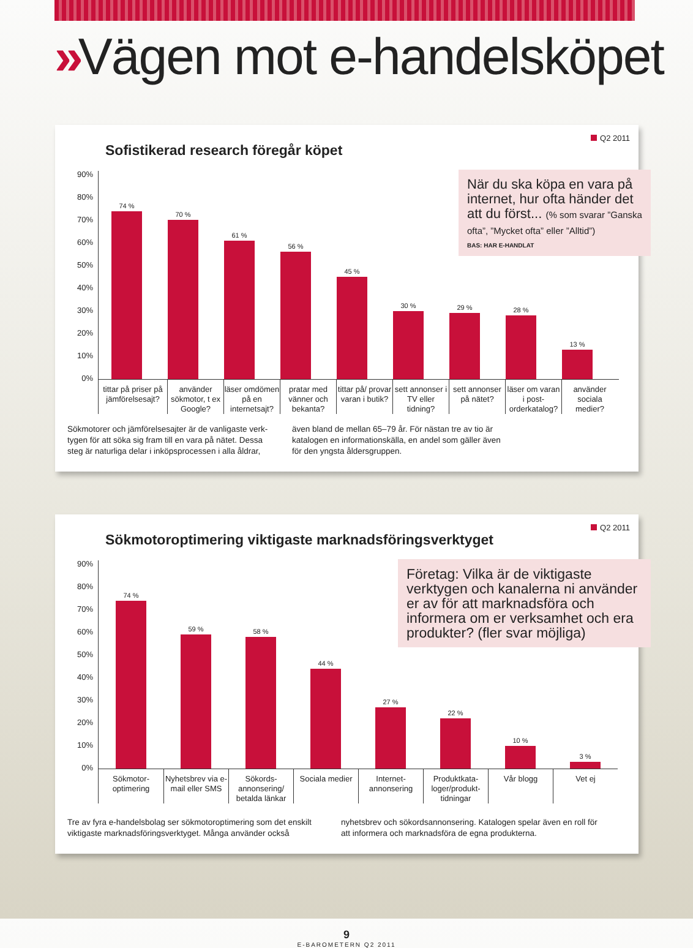»Vägen mot e-handelsköpet
Sofistikerad research föregår köpet
Q2 2011
När du ska köpa en vara på internet, hur ofta händer det att du först... (% som svarar ”Ganska ofta”, ”Mycket ofta” eller ”Alltid”)
BAS: HAR E-HANDLAT
90%
80%
70%
60%
50%
40%
30%
20%
10%
0%
74 %
70 %
61 %
56 %
45 %
30 %
29 %
28 %
13 %
tittar på priser på jäm­förelsesajt?
använder sökmotor, t ex Google?
läser om­dömen på en internetsajt?
pratar med vänner och bekanta?
tittar på/ provar varan i butik?
sett annonser i TV eller tidning?
sett annonser på nätet?
läser om varan i post­orderkatalog?
använder sociala medier?
Sökmotorer och jämförelsesajter är de vanligaste verk­tygen för att söka sig fram till en vara på nätet. Dessa steg är naturliga delar i inköpsprocessen i alla åldrar,
även bland de mellan 65–79 år. För nästan tre av tio är katalogen en informationskälla, en andel som gäller även för den yngsta åldersgruppen.
Sökmotoroptimering viktigaste marknadsföringsverktyget
Q2 2011
Företag: Vilka är de viktigaste verktygen och kanalerna ni använder er av för att marknadsföra och informera om er verksamhet och era produkter? (fler svar möjliga)
90%
80%
70%
60%
50%
40%
30%
20%
10%
0%
74 %
59 %
58 %
44 %
27 %
22 %
10 %
3 %
Sökmotor­optimering
Nyhetsbrev via e-mail eller SMS
Sökords­annonsering/ betalda länkar
Sociala medier
Internet­annonsering
Produktkata­loger/produkt­tidningar
Vår blogg Vet ej
Tre av fyra e-handelsbolag ser sökmotoroptimering som det en­skilt viktigaste marknadsföringsverktyget. Många använder också
nyhetsbrev och sökordsannonsering. Katalogen spelar även en roll för att informera och marknadsföra de egna produkterna.
9
E-BAROMETERN Q2 2011